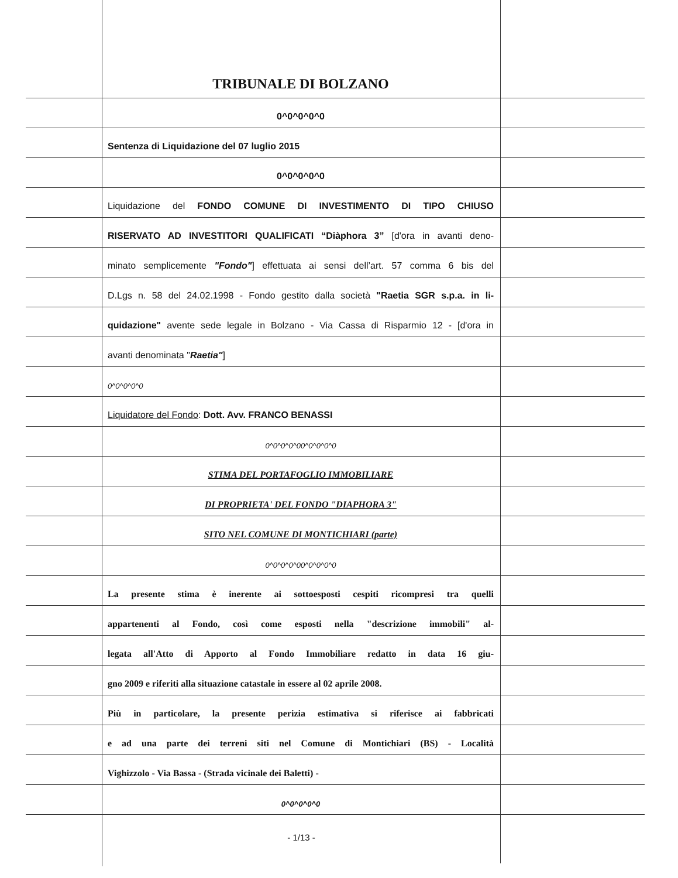TRIBUNALE DI BOLZANO
0^0^0^0^0
Sentenza di Liquidazione del 07 luglio 2015
0^0^0^0^0
Liquidazione del FONDO COMUNE DI INVESTIMENTO DI TIPO CHIUSO
RISERVATO AD INVESTITORI QUALIFICATI “Diàphora 3” [d'ora in avanti deno-
minato semplicemente "Fondo"] effettuata ai sensi dell’art. 57 comma 6 bis del
D.Lgs n. 58 del 24.02.1998 - Fondo gestito dalla società "Raetia SGR s.p.a. in li-
quidazione" avente sede legale in Bolzano - Via Cassa di Risparmio 12 - [d'ora in
avanti denominata "Raetia"]
0^0^0^0^0
Liquidatore del Fondo: Dott. Avv. FRANCO BENASSI
0^0^0^0^00^0^0^0^0
STIMA DEL PORTAFOGLIO IMMOBILIARE
DI PROPRIETA' DEL FONDO "DIAPHORA 3"
SITO NEL COMUNE DI MONTICHIARI (parte)
0^0^0^0^00^0^0^0^0
La presente stima è inerente ai sottoesposti cespiti ricompresi tra quelli
appartenenti al Fondo, così come esposti nella "descrizione immobili" al-
legata all'Atto di Apporto al Fondo Immobiliare redatto in data 16 giu-
gno 2009 e riferiti alla situazione catastale in essere al 02 aprile 2008.
Più in particolare, la presente perizia estimativa si riferisce ai fabbricati
e ad una parte dei terreni siti nel Comune di Montichiari (BS) - Località
Vighizzolo - Via Bassa - (Strada vicinale dei Baletti) -
0^0^0^0^0
- 1/13 -